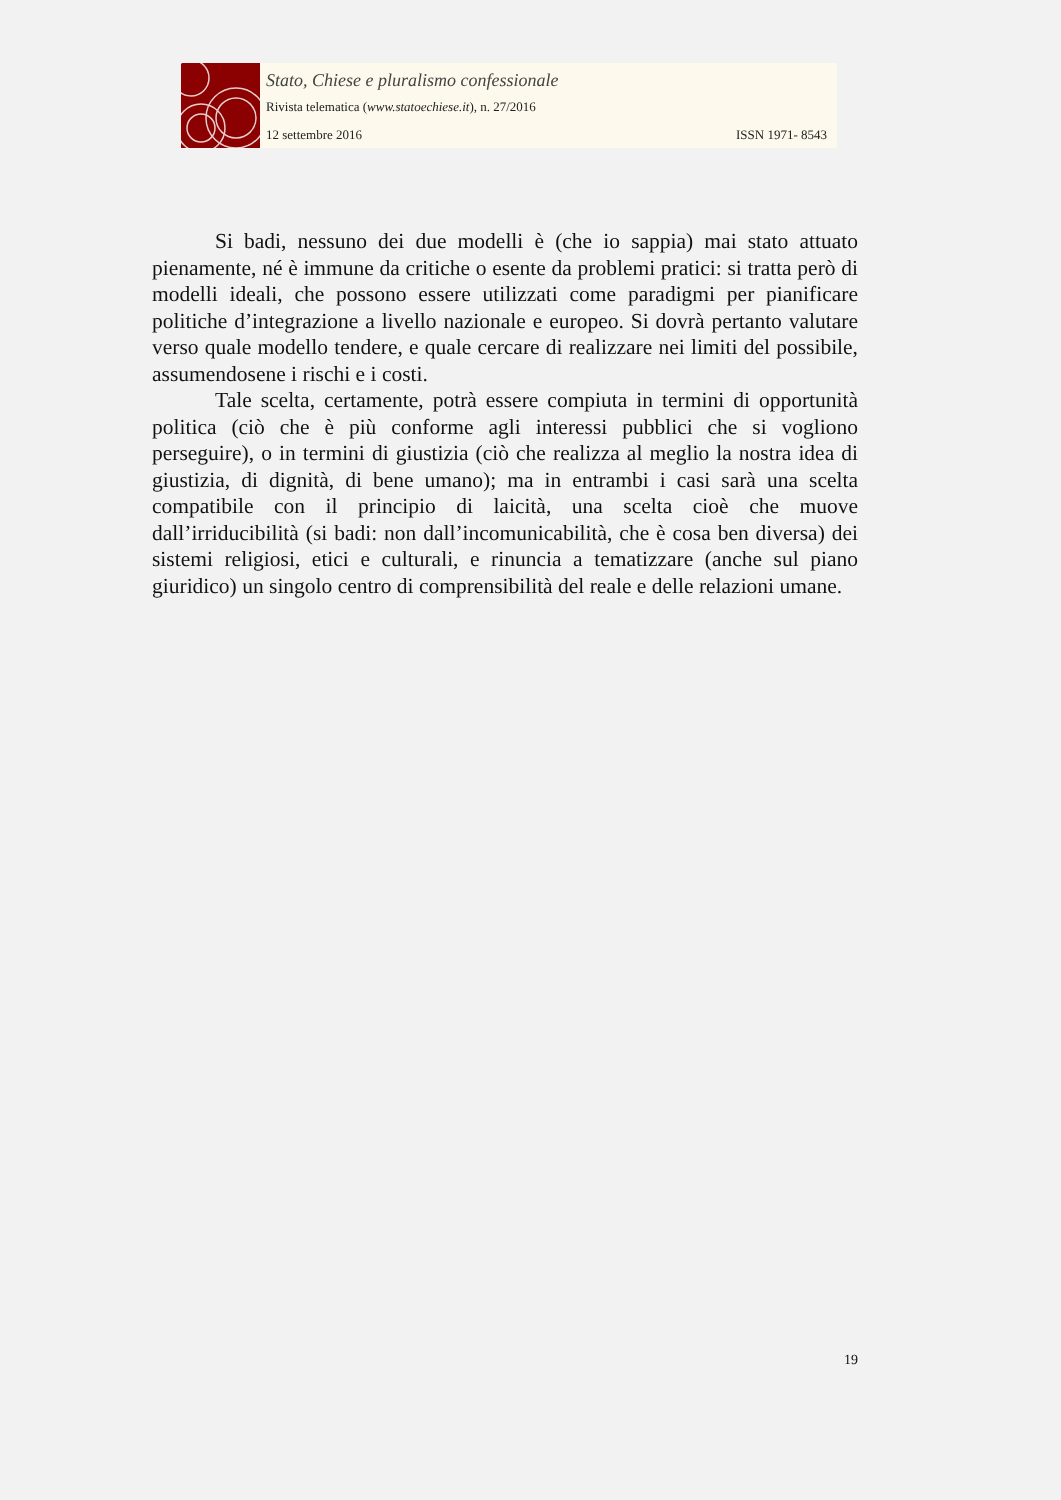Stato, Chiese e pluralismo confessionale
Rivista telematica (www.statoechiese.it), n. 27/2016
12 settembre 2016 ISSN 1971- 8543
Si badi, nessuno dei due modelli è (che io sappia) mai stato attuato pienamente, né è immune da critiche o esente da problemi pratici: si tratta però di modelli ideali, che possono essere utilizzati come paradigmi per pianificare politiche d’integrazione a livello nazionale e europeo. Si dovrà pertanto valutare verso quale modello tendere, e quale cercare di realizzare nei limiti del possibile, assumendosene i rischi e i costi.
Tale scelta, certamente, potrà essere compiuta in termini di opportunità politica (ciò che è più conforme agli interessi pubblici che si vogliono perseguire), o in termini di giustizia (ciò che realizza al meglio la nostra idea di giustizia, di dignità, di bene umano); ma in entrambi i casi sarà una scelta compatibile con il principio di laicità, una scelta cioè che muove dall’irriducibilità (si badi: non dall’incomunicabilità, che è cosa ben diversa) dei sistemi religiosi, etici e culturali, e rinuncia a tematizzare (anche sul piano giuridico) un singolo centro di comprensibilità del reale e delle relazioni umane.
19